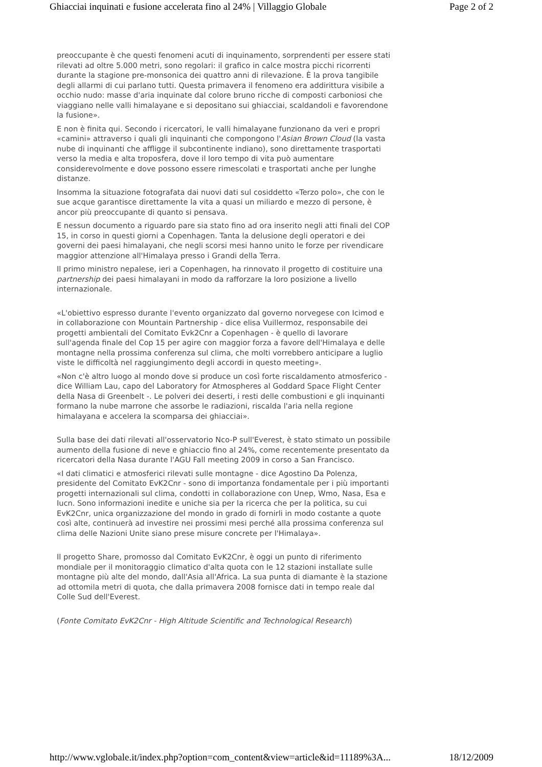Ghiacciai inquinati e fusione accelerata fino al 24% | Villaggio Globale Page 2 of 2
preoccupante è che questi fenomeni acuti di inquinamento, sorprendenti per essere stati rilevati ad oltre 5.000 metri, sono regolari: il grafico in calce mostra picchi ricorrenti durante la stagione pre-monsonica dei quattro anni di rilevazione. È la prova tangibile degli allarmi di cui parlano tutti. Questa primavera il fenomeno era addirittura visibile a occhio nudo: masse d'aria inquinate dal colore bruno ricche di composti carboniosi che viaggiano nelle valli himalayane e si depositano sui ghiacciai, scaldandoli e favorendone la fusione».
E non è finita qui. Secondo i ricercatori, le valli himalayane funzionano da veri e propri «camini» attraverso i quali gli inquinanti che compongono l'Asian Brown Cloud (la vasta nube di inquinanti che affligge il subcontinente indiano), sono direttamente trasportati verso la media e alta troposfera, dove il loro tempo di vita può aumentare considerevolmente e dove possono essere rimescolati e trasportati anche per lunghe distanze.
Insomma la situazione fotografata dai nuovi dati sul cosiddetto «Terzo polo», che con le sue acque garantisce direttamente la vita a quasi un miliardo e mezzo di persone, è ancor più preoccupante di quanto si pensava.
E nessun documento a riguardo pare sia stato fino ad ora inserito negli atti finali del COP 15, in corso in questi giorni a Copenhagen. Tanta la delusione degli operatori e dei governi dei paesi himalayani, che negli scorsi mesi hanno unito le forze per rivendicare maggior attenzione all'Himalaya presso i Grandi della Terra.
Il primo ministro nepalese, ieri a Copenhagen, ha rinnovato il progetto di costituire una partnership dei paesi himalayani in modo da rafforzare la loro posizione a livello internazionale.
«L'obiettivo espresso durante l'evento organizzato dal governo norvegese con Icimod e in collaborazione con Mountain Partnership - dice elisa Vuillermoz, responsabile dei progetti ambientali del Comitato Evk2Cnr a Copenhagen - è quello di lavorare sull'agenda finale del Cop 15 per agire con maggior forza a favore dell'Himalaya e delle montagne nella prossima conferenza sul clima, che molti vorrebbero anticipare a luglio viste le difficoltà nel raggiungimento degli accordi in questo meeting».
«Non c'è altro luogo al mondo dove si produce un così forte riscaldamento atmosferico - dice William Lau, capo del Laboratory for Atmospheres al Goddard Space Flight Center della Nasa di Greenbelt -. Le polveri dei deserti, i resti delle combustioni e gli inquinanti formano la nube marrone che assorbe le radiazioni, riscalda l'aria nella regione himalayana e accelera la scomparsa dei ghiacciai».
Sulla base dei dati rilevati all'osservatorio Nco-P sull'Everest, è stato stimato un possibile aumento della fusione di neve e ghiaccio fino al 24%, come recentemente presentato da ricercatori della Nasa durante l'AGU Fall meeting 2009 in corso a San Francisco.
«I dati climatici e atmosferici rilevati sulle montagne - dice Agostino Da Polenza, presidente del Comitato EvK2Cnr - sono di importanza fondamentale per i più importanti progetti internazionali sul clima, condotti in collaborazione con Unep, Wmo, Nasa, Esa e Iucn. Sono informazioni inedite e uniche sia per la ricerca che per la politica, su cui EvK2Cnr, unica organizzazione del mondo in grado di fornirli in modo costante a quote così alte, continuerà ad investire nei prossimi mesi perché alla prossima conferenza sul clima delle Nazioni Unite siano prese misure concrete per l'Himalaya».
Il progetto Share, promosso dal Comitato EvK2Cnr, è oggi un punto di riferimento mondiale per il monitoraggio climatico d'alta quota con le 12 stazioni installate sulle montagne più alte del mondo, dall'Asia all'Africa. La sua punta di diamante è la stazione ad ottomila metri di quota, che dalla primavera 2008 fornisce dati in tempo reale dal Colle Sud dell'Everest.
(Fonte Comitato EvK2Cnr - High Altitude Scientific and Technological Research)
http://www.vglobale.it/index.php?option=com_content&view=article&id=11189%3A... 18/12/2009